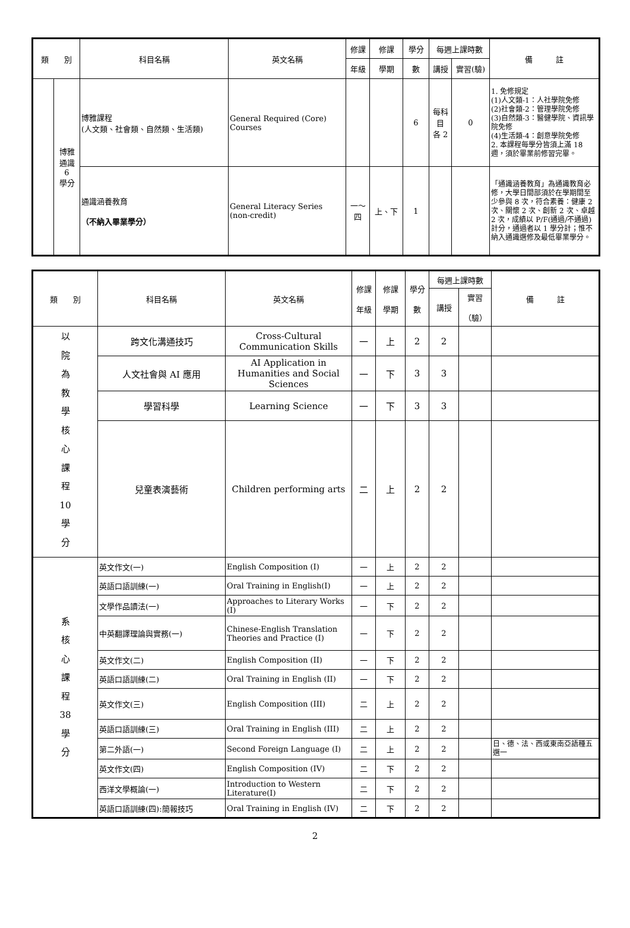| 類 別 | | 科目名稱 | 英文名稱 | 修課 | 修課 | 學分 | 每週上課時數 | | 備 註 |
| --- | --- | --- | --- | --- | --- | --- | --- | --- | --- |
| | | | | 年級 | 學期 | 數 | 講授 | 實習(驗) | |
| | 博雅 通識 6 學分 | 博雅課程 (人文類、社會類、自然類、生活類) | General Required (Core) Courses | | | 6 | 每科 目 各 2 | 0 | 1. 免修規定 (1)人文類-1：人社學院免修 (2)社會類-2：管理學院免修 (3)自然類-3：醫健學院、資訊學院免修 (4)生活類-4：創意學院免修 2. 本課程每學分皆須上滿 18 週，須於畢業前修習完畢。 |
| | | 通識涵養教育 （不納入畢業學分） | General Literacy Series (non-credit) | 一～ 四 | 上、下 | 1 | | | 「通識涵養教育」為通識教育必修，大學日間部須於在學期間至少參與 8 次，符合素養：健康 2 次、關懷 2 次、創新 2 次、卓越 2 次，成績以 P/F(通過/不通過)計分，通過者以 1 學分計；惟不納入通識選修及最低畢業學分。 |
| 類 別 | 科目名稱 | 英文名稱 | 修課 年級 | 修課 學期 | 學分 數 | 每週上課時數 | | 備 註 |
| --- | --- | --- | --- | --- | --- | --- | --- | --- |
| | | | | | | 講授 | 實習 （驗） | |
| 以 院 為 教 學 核 心 課 程 10 學 分 | 跨文化溝通技巧 | Cross-Cultural Communication Skills | 一 | 上 | 2 | 2 | | |
| | 人文社會與 AI 應用 | AI Application in Humanities and Social Sciences | 一 | 下 | 3 | 3 | | |
| | 學習科學 | Learning Science | 一 | 下 | 3 | 3 | | |
| | 兒童表演藝術 | Children performing arts | 二 | 上 | 2 | 2 | | |
| 系 核 心 課 程 38 學 分 | 英文作文(一) | English Composition (I) | 一 | 上 | 2 | 2 | | |
| | 英語口語訓練(一) | Oral Training in English(I) | 一 | 上 | 2 | 2 | | |
| | 文學作品讀法(一) | Approaches to Literary Works (I) | 一 | 下 | 2 | 2 | | |
| | 中英翻譯理論與實務(一) | Chinese-English Translation Theories and Practice (I) | 一 | 下 | 2 | 2 | | |
| | 英文作文(二) | English Composition (II) | 一 | 下 | 2 | 2 | | |
| | 英語口語訓練(二) | Oral Training in English (II) | 一 | 下 | 2 | 2 | | |
| | 英文作文(三) | English Composition (III) | 二 | 上 | 2 | 2 | | |
| | 英語口語訓練(三) | Oral Training in English (III) | 二 | 上 | 2 | 2 | | |
| | 第二外語(一) | Second Foreign Language (I) | 二 | 上 | 2 | 2 | | 日、德、法、西或東南亞語種五選一 |
| | 英文作文(四) | English Composition (IV) | 二 | 下 | 2 | 2 | | |
| | 西洋文學概論(一) | Introduction to Western Literature(I) | 二 | 下 | 2 | 2 | | |
| | 英語口語訓練(四):簡報技巧 | Oral Training in English (IV) | 二 | 下 | 2 | 2 | | |
2